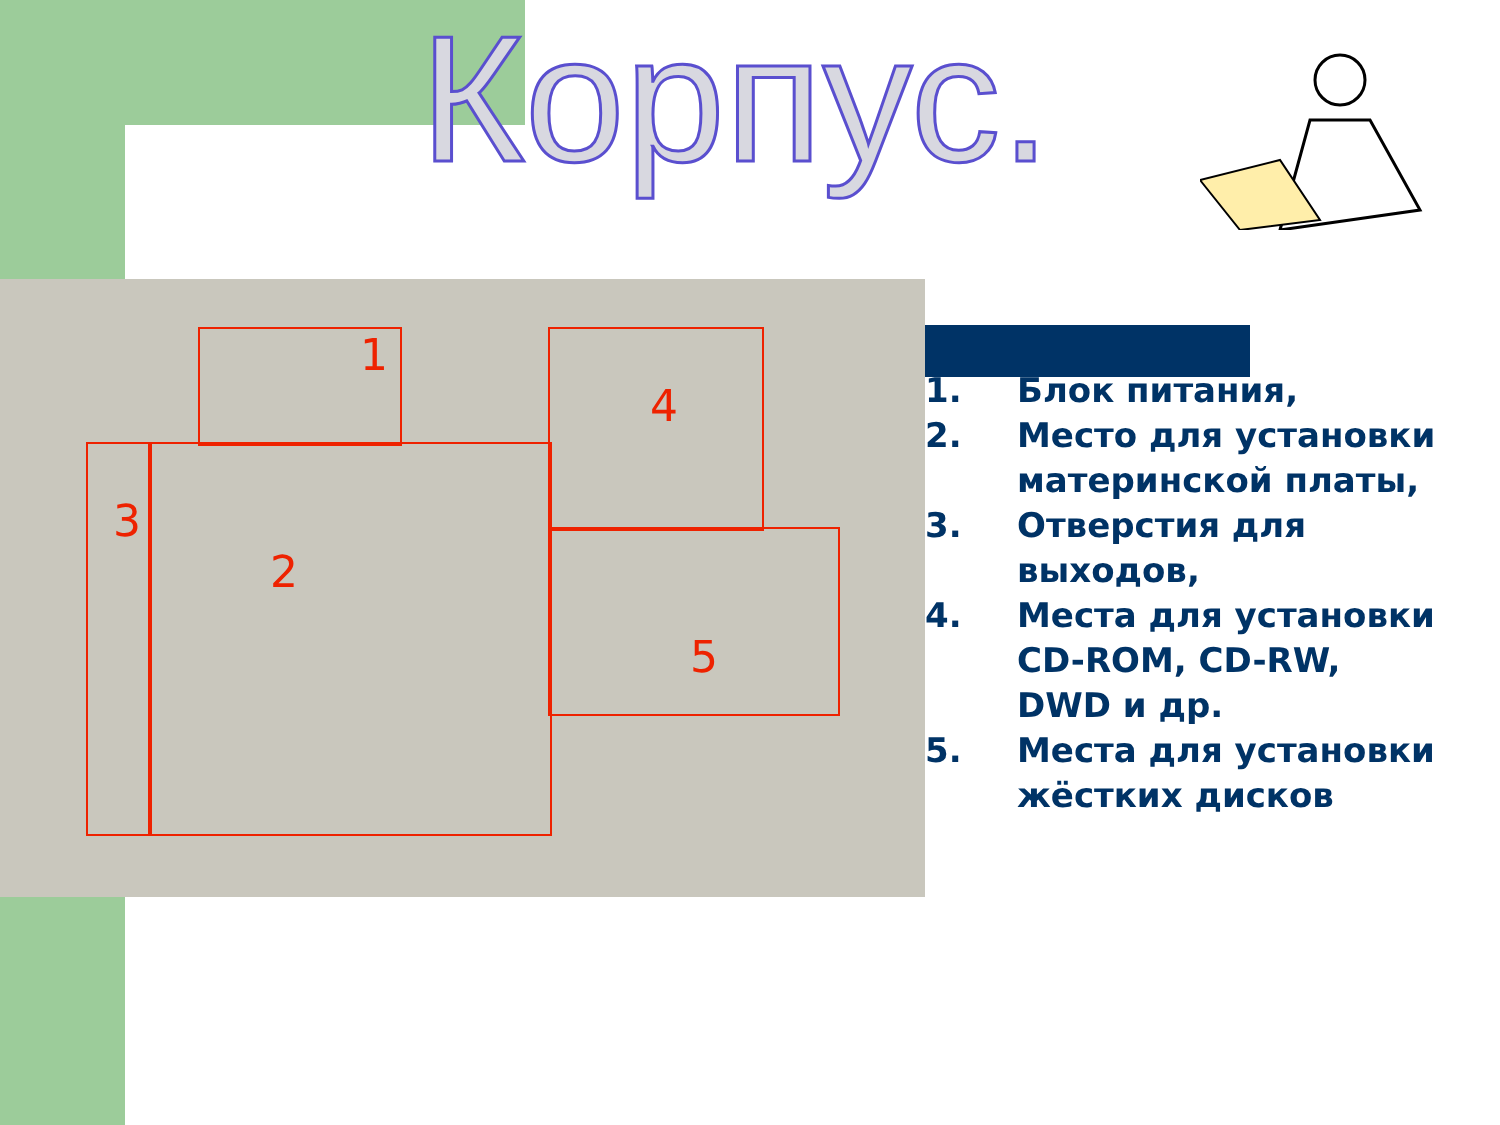Корпус.
1
2
3
4
5
1. Блок питания,
2. Место для установки материнской платы,
3. Отверстия для выходов,
4. Места для установки CD-ROM, CD-RW, DWD и др.
5. Места для установки жёстких дисков